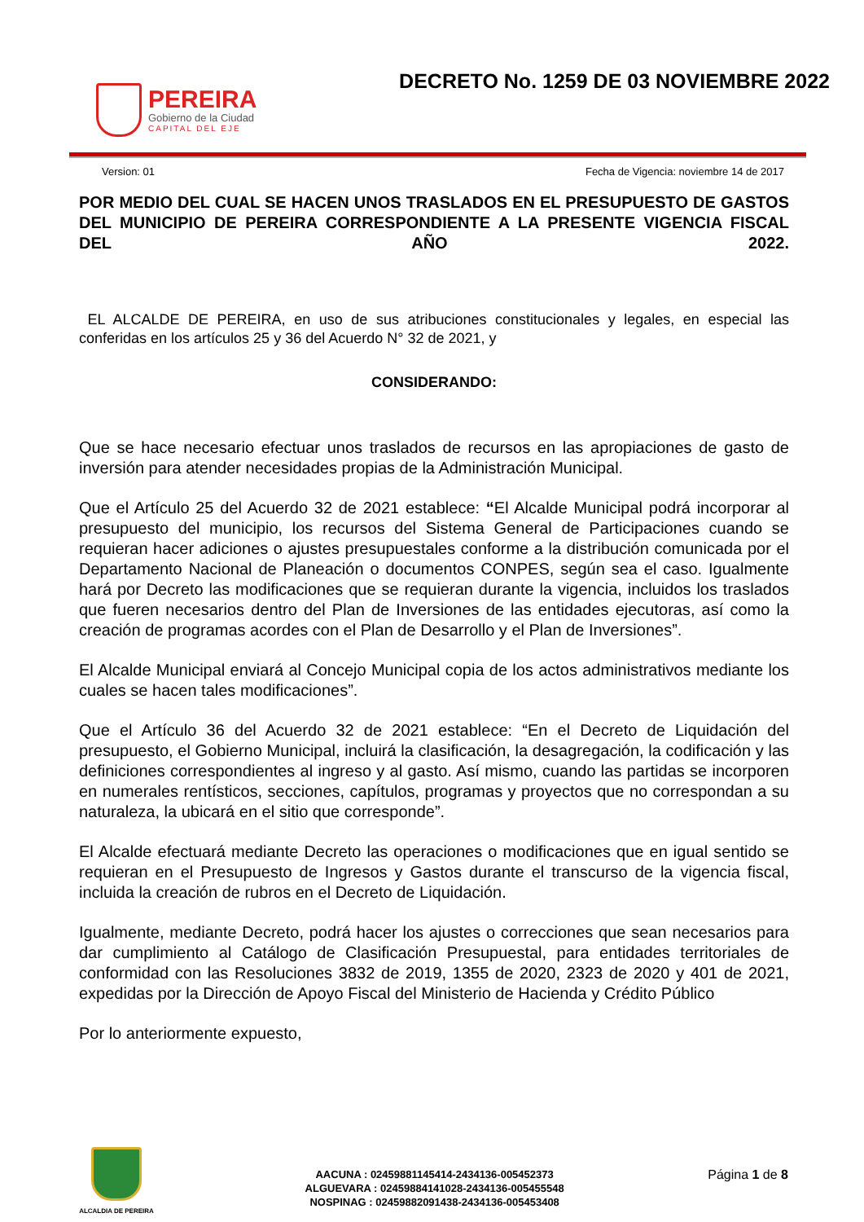PEREIRA
Gobierno de la Ciudad
CAPITAL DEL EJE
DECRETO No. 1259 DE 03 NOVIEMBRE 2022
Version: 01 Fecha de Vigencia: noviembre 14 de 2017
POR MEDIO DEL CUAL SE HACEN UNOS TRASLADOS EN EL PRESUPUESTO DE GASTOS DEL MUNICIPIO DE PEREIRA CORRESPONDIENTE A LA PRESENTE VIGENCIA FISCAL DEL AÑO 2022.
EL ALCALDE DE PEREIRA, en uso de sus atribuciones constitucionales y legales, en especial las conferidas en los artículos 25 y 36 del Acuerdo N° 32 de 2021, y
CONSIDERANDO:
Que se hace necesario efectuar unos traslados de recursos en las apropiaciones de gasto de inversión para atender necesidades propias de la Administración Municipal.
Que el Artículo 25 del Acuerdo 32 de 2021 establece: “El Alcalde Municipal podrá incorporar al presupuesto del municipio, los recursos del Sistema General de Participaciones cuando se requieran hacer adiciones o ajustes presupuestales conforme a la distribución comunicada por el Departamento Nacional de Planeación o documentos CONPES, según sea el caso. Igualmente hará por Decreto las modificaciones que se requieran durante la vigencia, incluidos los traslados que fueren necesarios dentro del Plan de Inversiones de las entidades ejecutoras, así como la creación de programas acordes con el Plan de Desarrollo y el Plan de Inversiones”.
El Alcalde Municipal enviará al Concejo Municipal copia de los actos administrativos mediante los cuales se hacen tales modificaciones”.
Que el Artículo 36 del Acuerdo 32 de 2021 establece: “En el Decreto de Liquidación del presupuesto, el Gobierno Municipal, incluirá la clasificación, la desagregación, la codificación y las definiciones correspondientes al ingreso y al gasto. Así mismo, cuando las partidas se incorporen en numerales rentísticos, secciones, capítulos, programas y proyectos que no correspondan a su naturaleza, la ubicará en el sitio que corresponde”.
El Alcalde efectuará mediante Decreto las operaciones o modificaciones que en igual sentido se requieran en el Presupuesto de Ingresos y Gastos durante el transcurso de la vigencia fiscal, incluida la creación de rubros en el Decreto de Liquidación.
Igualmente, mediante Decreto, podrá hacer los ajustes o correcciones que sean necesarios para dar cumplimiento al Catálogo de Clasificación Presupuestal, para entidades territoriales de conformidad con las Resoluciones 3832 de 2019, 1355 de 2020, 2323 de 2020 y 401 de 2021, expedidas por la Dirección de Apoyo Fiscal del Ministerio de Hacienda y Crédito Público
Por lo anteriormente expuesto,
ALCALDIA DE PEREIRA
AACUNA : 02459881145414-2434136-005452373
ALGUEVARA : 02459884141028-2434136-005455548
NOSPINAG : 02459882091438-2434136-005453408
Página 1 de 8